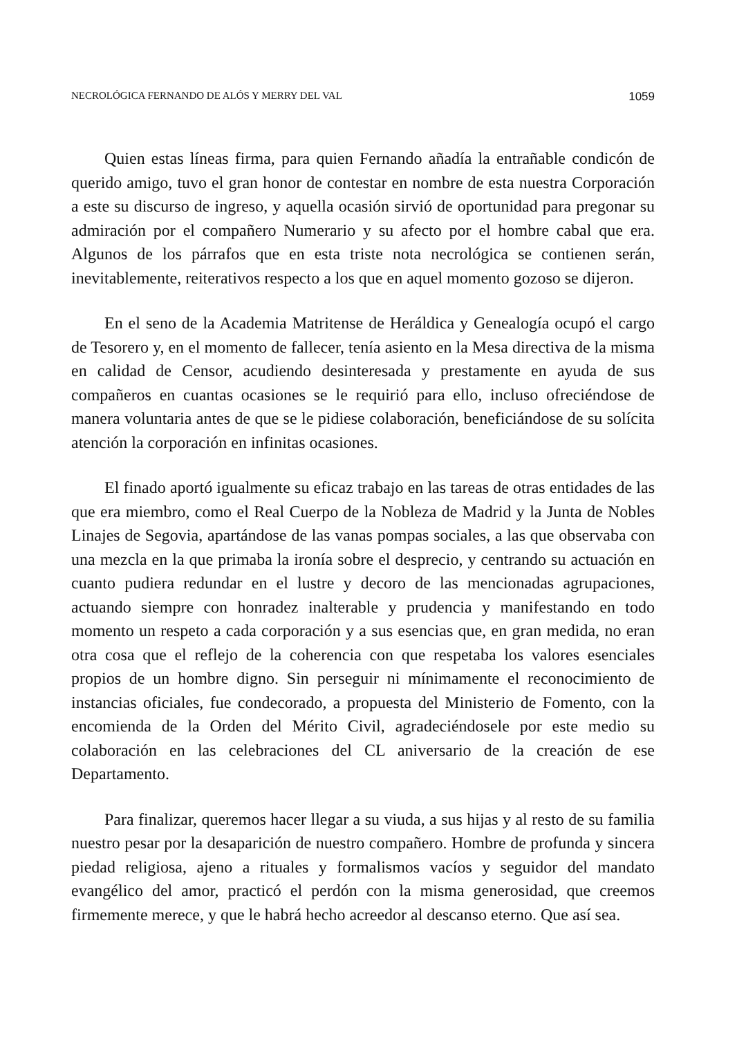NECROLÓGICA FERNANDO DE ALÓS Y MERRY DEL VAL 1059
Quien estas líneas firma, para quien Fernando añadía la entrañable condicón de querido amigo, tuvo el gran honor de contestar en nombre de esta nuestra Corporación a este su discurso de ingreso, y aquella ocasión sirvió de oportunidad para pregonar su admiración por el compañero Numerario y su afecto por el hombre cabal que era. Algunos de los párrafos que en esta triste nota necrológica se contienen serán, inevitablemente, reiterativos respecto a los que en aquel momento gozoso se dijeron.
En el seno de la Academia Matritense de Heráldica y Genealogía ocupó el cargo de Tesorero y, en el momento de fallecer, tenía asiento en la Mesa directiva de la misma en calidad de Censor, acudiendo desinteresada y prestamente en ayuda de sus compañeros en cuantas ocasiones se le requirió para ello, incluso ofreciéndose de manera voluntaria antes de que se le pidiese colaboración, beneficiándose de su solícita atención la corporación en infinitas ocasiones.
El finado aportó igualmente su eficaz trabajo en las tareas de otras entidades de las que era miembro, como el Real Cuerpo de la Nobleza de Madrid y la Junta de Nobles Linajes de Segovia, apartándose de las vanas pompas sociales, a las que observaba con una mezcla en la que primaba la ironía sobre el desprecio, y centrando su actuación en cuanto pudiera redundar en el lustre y decoro de las mencionadas agrupaciones, actuando siempre con honradez inalterable y prudencia y manifestando en todo momento un respeto a cada corporación y a sus esencias que, en gran medida, no eran otra cosa que el reflejo de la coherencia con que respetaba los valores esenciales propios de un hombre digno. Sin perseguir ni mínimamente el reconocimiento de instancias oficiales, fue condecorado, a propuesta del Ministerio de Fomento, con la encomienda de la Orden del Mérito Civil, agradeciéndosele por este medio su colaboración en las celebraciones del CL aniversario de la creación de ese Departamento.
Para finalizar, queremos hacer llegar a su viuda, a sus hijas y al resto de su familia nuestro pesar por la desaparición de nuestro compañero. Hombre de profunda y sincera piedad religiosa, ajeno a rituales y formalismos vacíos y seguidor del mandato evangélico del amor, practicó el perdón con la misma generosidad, que creemos firmemente merece, y que le habrá hecho acreedor al descanso eterno. Que así sea.